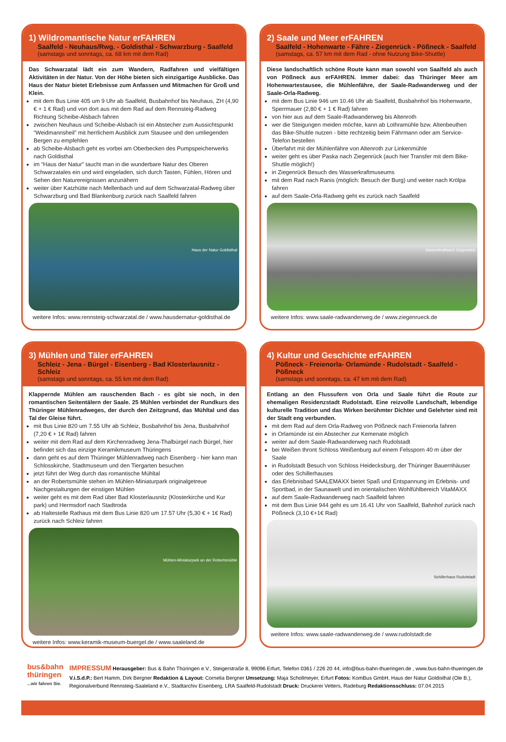1) Wildromantische Natur erFAHREN
Saalfeld - Neuhaus/Rwg. - Goldisthal - Schwarzburg - Saalfeld
(samstags und sonntags, ca. 68 km mit dem Rad)
Das Schwarzatal lädt ein zum Wandern, Radfahren und vielfältigen Aktivitäten in der Natur. Von der Höhe bieten sich einzigartige Ausblicke. Das Haus der Natur bietet Erlebnisse zum Anfassen und Mitmachen für Groß und Klein.
mit dem Bus Linie 405 um 9 Uhr ab Saalfeld, Busbahnhof bis Neuhaus, ZH (4,90 € + 1 € Rad) und von dort aus mit dem Rad auf dem Rennsteig-Radweg Richtung Scheibe-Alsbach fahren
zwischen Neuhaus und Scheibe-Alsbach ist ein Abstecher zum Aussichtspunkt “Weidmannsheil” mit herrlichem Ausblick zum Stausee und den umliegenden Bergen zu empfehlen
ab Scheibe-Alsbach geht es vorbei am Oberbecken des Pumpspeicherwerks nach Goldisthal
im “Haus der Natur” taucht man in die wunderbare Natur des Oberen Schwarzatales ein und wird eingeladen, sich durch Tasten, Fühlen, Hören und Sehen den Naturereignissen anzunähern
weiter über Katzhütte nach Mellenbach und auf dem Schwarzatal-Radweg über Schwarzburg und Bad Blankenburg zurück nach Saalfeld fahren
Haus der Natur Goldisthal
weitere Infos: www.rennsteig-schwarzatal.de / www.hausdernatur-goldisthal.de
2) Saale und Meer erFAHREN
Saalfeld - Hohenwarte - Fähre - Ziegenrück - Pößneck - Saalfeld
(samstags, ca. 57 km mit dem Rad - ohne Nutzung Bike-Shuttle)
Diese landschaftlich schöne Route kann man sowohl von Saalfeld als auch von Pößneck aus erFAHREN. Immer dabei: das Thüringer Meer am Hohenwartestausee, die Mühlenfähre, der Saale-Radwanderweg und der Saale-Orla-Radweg.
mit dem Bus Linie 946 um 10.46 Uhr ab Saalfeld, Busbahnhof bis Hohenwarte, Sperrmauer (2,80 € + 1 € Rad) fahren
von hier aus auf dem Saale-Radwanderweg bis Altenroth
wer die Steigungen meiden möchte, kann ab Lothramühle bzw. Altenbeuthen das Bike-Shuttle nutzen - bitte rechtzeitig beim Fährmann oder am Service-Telefon bestellen
Überfahrt mit der Mühlenfähre von Altenroth zur Linkenmühle
weiter geht es über Paska nach Ziegenrück (auch hier Transfer mit dem Bike-Shuttle möglich!)
in Ziegenrück Besuch des Wasserkraftmuseums
mit dem Rad nach Ranis (möglich: Besuch der Burg) und weiter nach Krölpa fahren
auf dem Saale-Orla-Radweg geht es zurück nach Saalfeld
Wasserkraftwerk Ziegenrück
weitere Infos: www.saale-radwanderweg.de / www.ziegenrueck.de
3) Mühlen und Täler erFAHREN
Schleiz - Jena - Bürgel - Eisenberg - Bad Klosterlausnitz - Schleiz
(samstags und sonntags, ca. 55 km mit dem Rad)
Klappernde Mühlen am rauschenden Bach - es gibt sie noch, in den romantischen Seitentälern der Saale. 25 Mühlen verbindet der Rundkurs des Thüringer Mühlenradweges, der durch den Zeitzgrund, das Mühltal und das Tal der Gleise führt.
mit Bus Linie 820 um 7.55 Uhr ab Schleiz, Busbahnhof bis Jena, Busbahnhof (7,20 € + 1€ Rad) fahren
weiter mit dem Rad auf dem Kirchenradweg Jena-Thalbürgel nach Bürgel, hier befindet sich das einzige Keramikmuseum Thüringens
dann geht es auf dem Thüringer Mühlenradweg nach Eisenberg - hier kann man Schlosskirche, Stadtmuseum und den Tiergarten besuchen
jetzt führt der Weg durch das romantische Mühltal
an der Robertsmühle stehen im Mühlen-Miniaturpark originalgetreue Nachgestaltungen der einstigen Mühlen
weiter geht es mit dem Rad über Bad Klosterlausnitz (Klosterkirche und Kur park) und Hermsdorf nach Stadtroda
ab Haltestelle Rathaus mit dem Bus Linie 820 um 17.57 Uhr (5,30 € + 1€ Rad) zurück nach Schleiz fahren
Mühlen-Miniaturpark an der Robertsmühle
weitere Infos: www.keramik-museum-buergel.de / www.saaleland.de
4) Kultur und Geschichte erFAHREN
Pößneck - Freienorla- Orlamünde - Rudolstadt - Saalfeld - Pößneck
(samstags und sonntags, ca. 47 km mit dem Rad)
Entlang an den Flussufern von Orla und Saale führt die Route zur ehemaligen Residenzstadt Rudolstadt. Eine reizvolle Landschaft, lebendige kulturelle Tradition und das Wirken berühmter Dichter und Gelehrter sind mit der Stadt eng verbunden.
mit dem Rad auf dem Orla-Radweg von Pößneck nach Freienorla fahren
in Orlamünde ist ein Abstecher zur Kemenate möglich
weiter auf dem Saale-Radwanderweg nach Rudolstadt
bei Weißen thront Schloss Weißenburg auf einem Felssporn 40 m über der Saale
in Rudolstadt Besuch von Schloss Heidecksburg, der Thüringer Bauernhäuser oder des Schillerhauses
das Erlebnisbad SAALEMAXX bietet Spaß und Entspannung im Erlebnis- und Sportbad, in der Saunawelt und im orientalischen Wohlfühlbereich VitaMAXX
auf dem Saale-Radwanderweg nach Saalfeld fahren
mit dem Bus Linie 944 geht es um 16.41 Uhr von Saalfeld, Bahnhof zurück nach Pößneck (3,10 €+1€ Rad)
Schillerhaus Rudolstadt
weitere Infos: www.saale-radwanderweg.de / www.rudolstadt.de
bus&bahn
thüringen
...wir fahren Sie.
IMPRESSUM Herausgeber: Bus & Bahn Thüringen e.V., Steigerstraße 8, 99096 Erfurt, Telefon 0361 / 226 20 44, info@bus-bahn-thueringen.de , www.bus-bahn-thueringen.de
V.i.S.d.P.: Bert Hamm, Dirk Bergner Redaktion & Layout: Cornelia Bergner Umsetzung: Maja Schollmeyer, Erfurt Fotos: KomBus GmbH, Haus der Natur Goldisthal (Ole B.), Regionalverbund Rennsteig-Saaleland e.V., Stadtarchiv Eisenberg, LRA Saalfeld-Rudolstadt Druck: Druckerei Vetters, Radeburg Redaktionsschluss: 07.04.2015